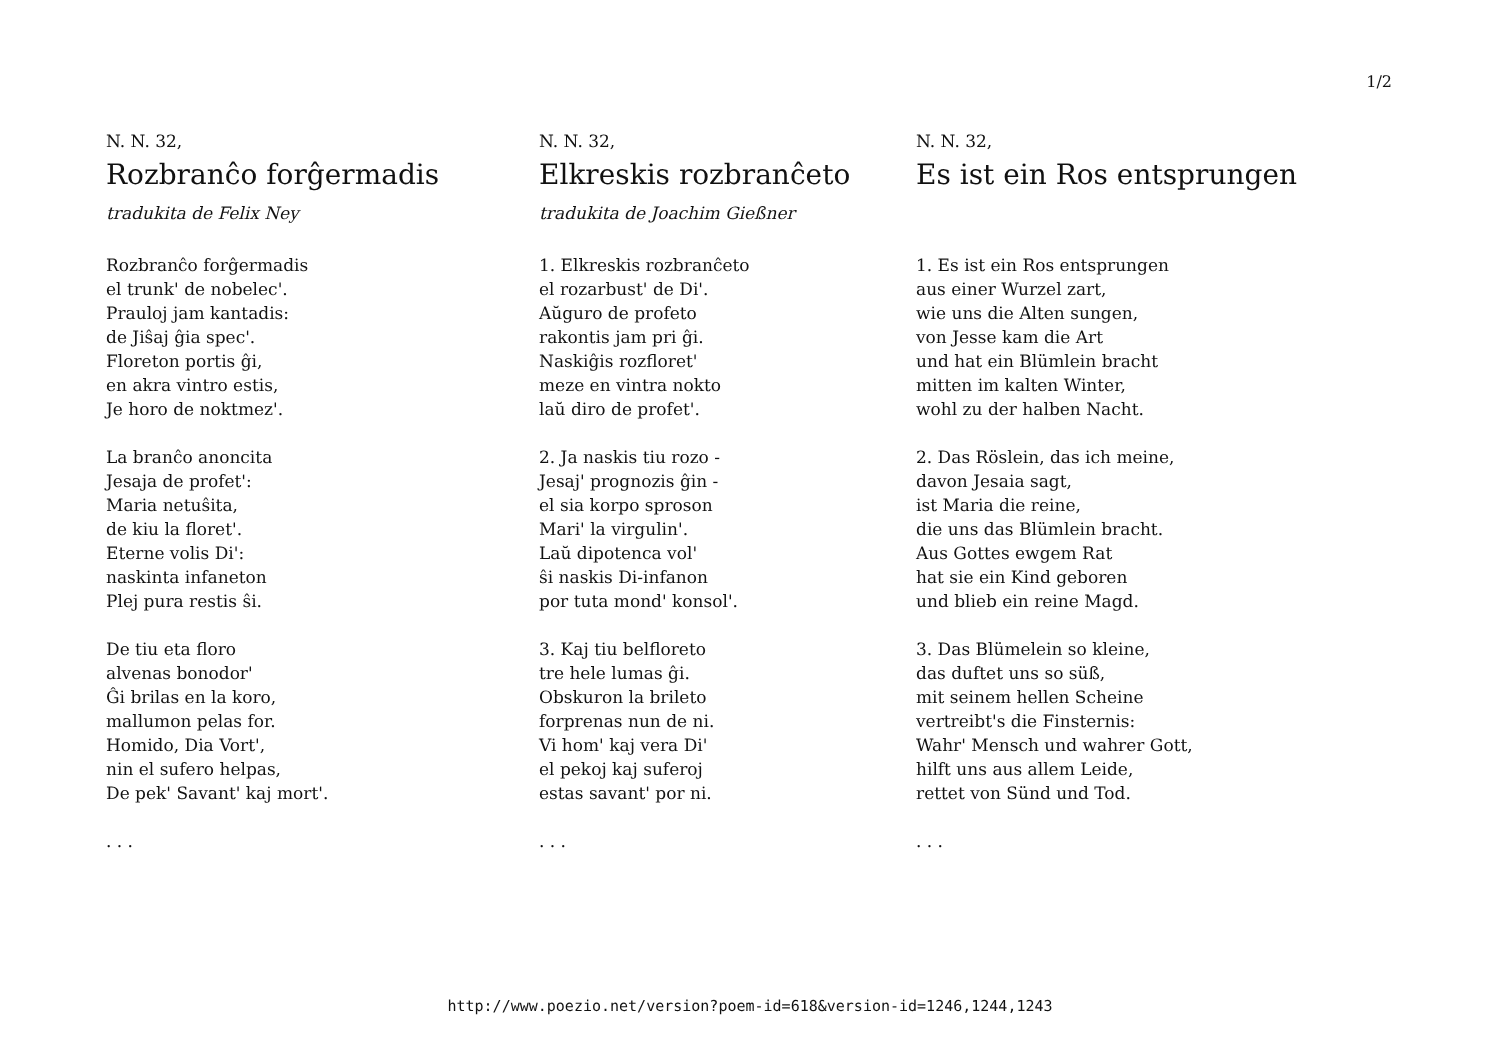1/2
N. N. 32,
Rozbranĉo forĝermadis
tradukita de Felix Ney
Rozbranĉo forĝermadis
el trunk' de nobelec'.
Prauloj jam kantadis:
de Jiŝaj ĝia spec'.
Floreton portis ĝi,
en akra vintro estis,
Je horo de noktmez'.
La branĉo anoncita
Jesaja de profet':
Maria netuŝita,
de kiu la floret'.
Eterne volis Di':
naskinta infaneton
Plej pura restis ŝi.
De tiu eta floro
alvenas bonodor'
Ĝi brilas en la koro,
mallumon pelas for.
Homido, Dia Vort',
nin el sufero helpas,
De pek' Savant' kaj mort'.
. . .
N. N. 32,
Elkreskis rozbranĉeto
tradukita de Joachim Gießner
1. Elkreskis rozbranĉeto
el rozarbust' de Di'.
Aŭguro de profeto
rakontis jam pri ĝi.
Naskiĝis rozfloret'
meze en vintra nokto
laŭ diro de profet'.
2. Ja naskis tiu rozo -
Jesaj' prognozis ĝin -
el sia korpo sproson
Mari' la virgulin'.
Laŭ dipotenca vol'
ŝi naskis Di-infanon
por tuta mond' konsol'.
3. Kaj tiu belfloreto
tre hele lumas ĝi.
Obskuron la brileto
forprenas nun de ni.
Vi hom' kaj vera Di'
el pekoj kaj suferoj
estas savant' por ni.
. . .
N. N. 32,
Es ist ein Ros entsprungen
1. Es ist ein Ros entsprungen
aus einer Wurzel zart,
wie uns die Alten sungen,
von Jesse kam die Art
und hat ein Blümlein bracht
mitten im kalten Winter,
wohl zu der halben Nacht.
2. Das Röslein, das ich meine,
davon Jesaia sagt,
ist Maria die reine,
die uns das Blümlein bracht.
Aus Gottes ewgem Rat
hat sie ein Kind geboren
und blieb ein reine Magd.
3. Das Blümelein so kleine,
das duftet uns so süß,
mit seinem hellen Scheine
vertreibt's die Finsternis:
Wahr' Mensch und wahrer Gott,
hilft uns aus allem Leide,
rettet von Sünd und Tod.
. . .
http://www.poezio.net/version?poem-id=618&version-id=1246,1244,1243